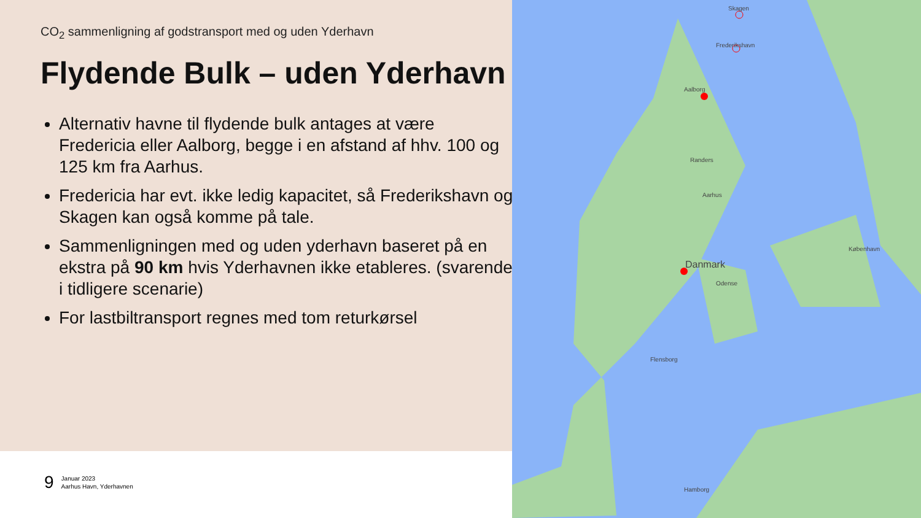CO<sub>2</sub> sammenligning af godstransport med og uden Yderhavn
Flydende Bulk – uden Yderhavn
Alternativ havne til flydende bulk antages at være Fredericia eller Aalborg, begge i en afstand af hhv. 100 og 125 km fra Aarhus.
Fredericia har evt. ikke ledig kapacitet, så Frederikshavn og Skagen kan også komme på tale.
Sammenligningen med og uden yderhavn baseret på en ekstra på 90 km hvis Yderhavnen ikke etableres. (svarende i tidligere scenarie)
For lastbiltransport regnes med tom returkørsel
Skagen
Frederikshavn
Aalborg
Randers
Aarhus
Danmark
Odense
København
Flensborg
Hamborg
9
Januar 2023
Aarhus Havn, Yderhavnen